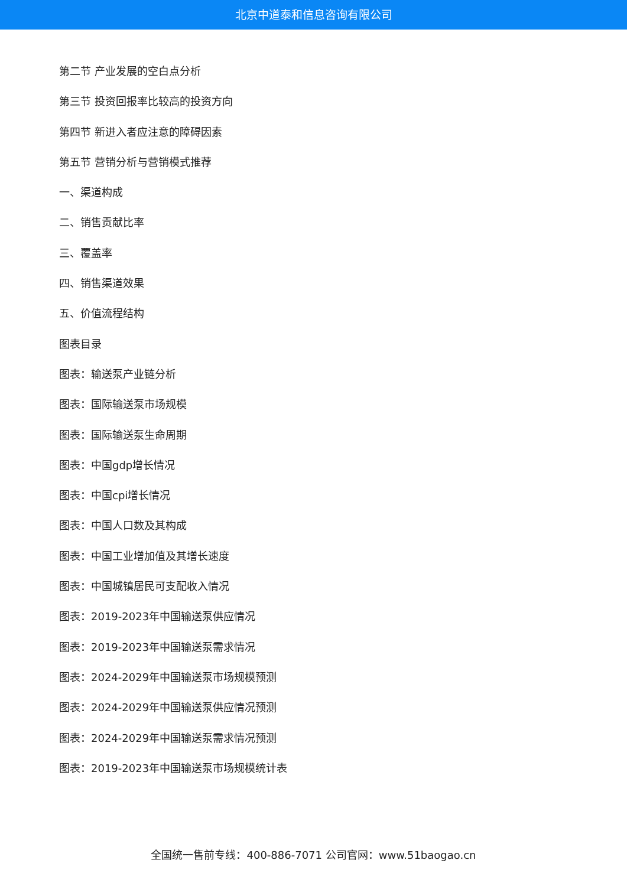北京中道泰和信息咨询有限公司
第二节 产业发展的空白点分析
第三节 投资回报率比较高的投资方向
第四节 新进入者应注意的障碍因素
第五节 营销分析与营销模式推荐
一、渠道构成
二、销售贡献比率
三、覆盖率
四、销售渠道效果
五、价值流程结构
图表目录
图表：输送泵产业链分析
图表：国际输送泵市场规模
图表：国际输送泵生命周期
图表：中国gdp增长情况
图表：中国cpi增长情况
图表：中国人口数及其构成
图表：中国工业增加值及其增长速度
图表：中国城镇居民可支配收入情况
图表：2019-2023年中国输送泵供应情况
图表：2019-2023年中国输送泵需求情况
图表：2024-2029年中国输送泵市场规模预测
图表：2024-2029年中国输送泵供应情况预测
图表：2024-2029年中国输送泵需求情况预测
图表：2019-2023年中国输送泵市场规模统计表
全国统一售前专线：400-886-7071 公司官网：www.51baogao.cn